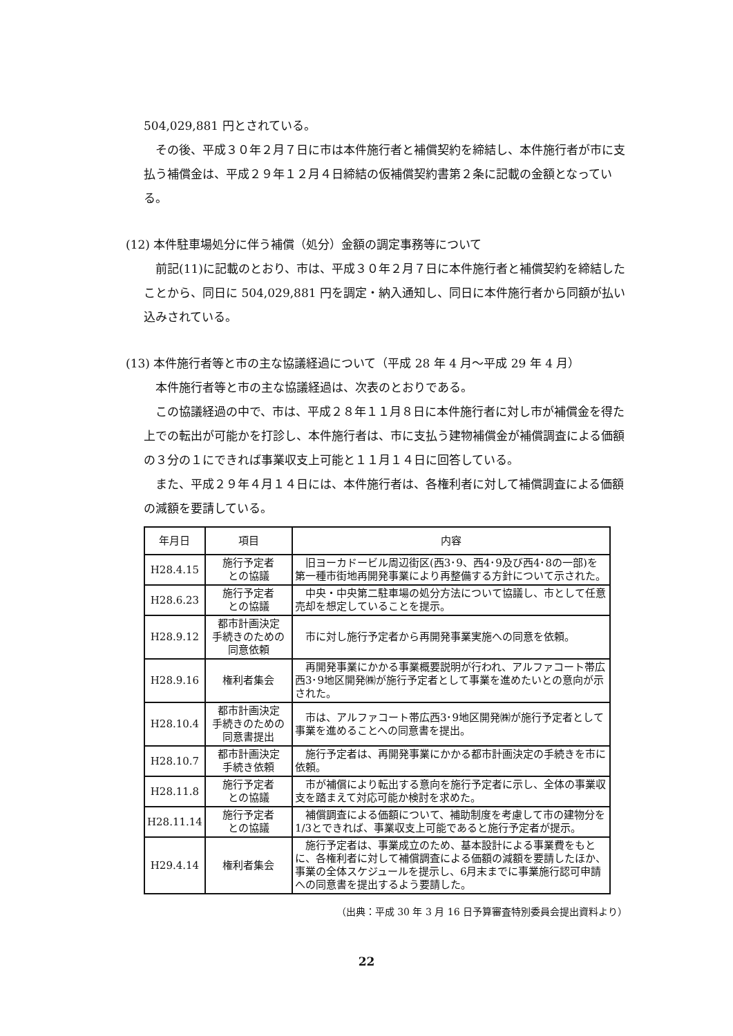504,029,881 円とされている。
その後、平成３０年２月７日に市は本件施行者と補償契約を締結し、本件施行者が市に支払う補償金は、平成２９年１２月４日締結の仮補償契約書第２条に記載の金額となっている。
(12) 本件駐車場処分に伴う補償（処分）金額の調定事務等について
前記(11)に記載のとおり、市は、平成３０年２月７日に本件施行者と補償契約を締結したことから、同日に 504,029,881 円を調定・納入通知し、同日に本件施行者から同額が払い込みされている。
(13) 本件施行者等と市の主な協議経過について（平成 28 年 4 月～平成 29 年 4 月）
本件施行者等と市の主な協議経過は、次表のとおりである。
この協議経過の中で、市は、平成２８年１１月８日に本件施行者に対し市が補償金を得た上での転出が可能かを打診し、本件施行者は、市に支払う建物補償金が補償調査による価額の３分の１にできれば事業収支上可能と１１月１４日に回答している。
また、平成２９年４月１４日には、本件施行者は、各権利者に対して補償調査による価額の減額を要請している。
| 年月日 | 項目 | 内容 |
| --- | --- | --- |
| H28.4.15 | 施行予定者 との協議 | 旧ヨーカドービル周辺街区(西3･9、西4･9及び西4･8の一部)を第一種市街地再開発事業により再整備する方針について示された。 |
| H28.6.23 | 施行予定者 との協議 | 中央・中央第二駐車場の処分方法について協議し、市として任意売却を想定していることを提示。 |
| H28.9.12 | 都市計画決定 手続きのための 同意依頼 | 市に対し施行予定者から再開発事業実施への同意を依頼。 |
| H28.9.16 | 権利者集会 | 再開発事業にかかる事業概要説明が行われ、アルファコート帯広西3･9地区開発㈱が施行予定者として事業を進めたいとの意向が示された。 |
| H28.10.4 | 都市計画決定 手続きのための 同意書提出 | 市は、アルファコート帯広西3･9地区開発㈱が施行予定者として事業を進めることへの同意書を提出。 |
| H28.10.7 | 都市計画決定 手続き依頼 | 施行予定者は、再開発事業にかかる都市計画決定の手続きを市に依頼。 |
| H28.11.8 | 施行予定者 との協議 | 市が補償により転出する意向を施行予定者に示し、全体の事業収支を踏まえて対応可能か検討を求めた。 |
| H28.11.14 | 施行予定者 との協議 | 補償調査による価額について、補助制度を考慮して市の建物分を1/3とできれば、事業収支上可能であると施行予定者が提示。 |
| H29.4.14 | 権利者集会 | 施行予定者は、事業成立のため、基本設計による事業費をもとに、各権利者に対して補償調査による価額の減額を要請したほか、事業の全体スケジュールを提示し、6月末までに事業施行認可申請への同意書を提出するよう要請した。 |
（出典：平成 30 年 3 月 16 日予算審査特別委員会提出資料より）
22